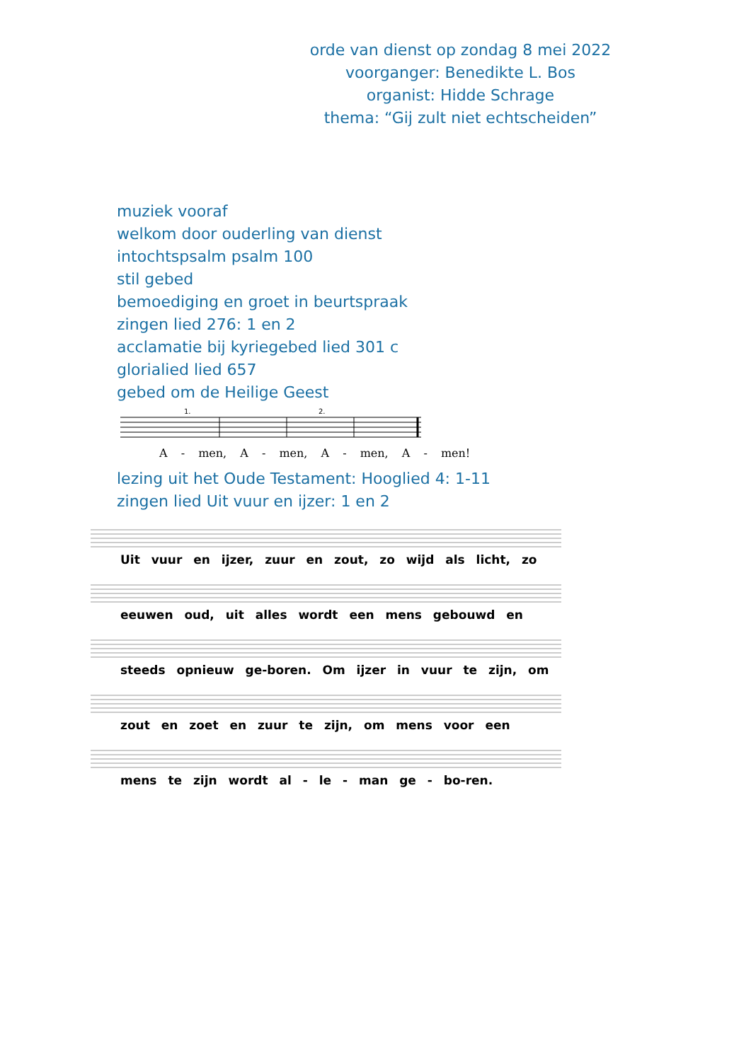orde van dienst op zondag 8 mei 2022
voorganger: Benedikte L. Bos
organist: Hidde Schrage
thema: “Gij zult niet echtscheiden”
muziek vooraf
welkom door ouderling van dienst
intochtspsalm psalm 100
stil gebed
bemoediging en groet in beurtspraak
zingen lied 276: 1 en 2
acclamatie bij kyriegebed lied 301 c
glorialied lied 657
gebed om de Heilige Geest
1.
2.
A - men, A - men, A - men, A - men!
lezing uit het Oude Testament: Hooglied 4: 1-11
zingen lied Uit vuur en ijzer: 1 en 2
Uit vuur en ijzer, zuur en zout, zo wijd als licht, zo
eeuwen oud, uit alles wordt een mens gebouwd en
steeds opnieuw ge-boren. Om ijzer in vuur te zijn, om
zout en zoet en zuur te zijn, om mens voor een
mens te zijn wordt al - le - man ge - bo-ren.